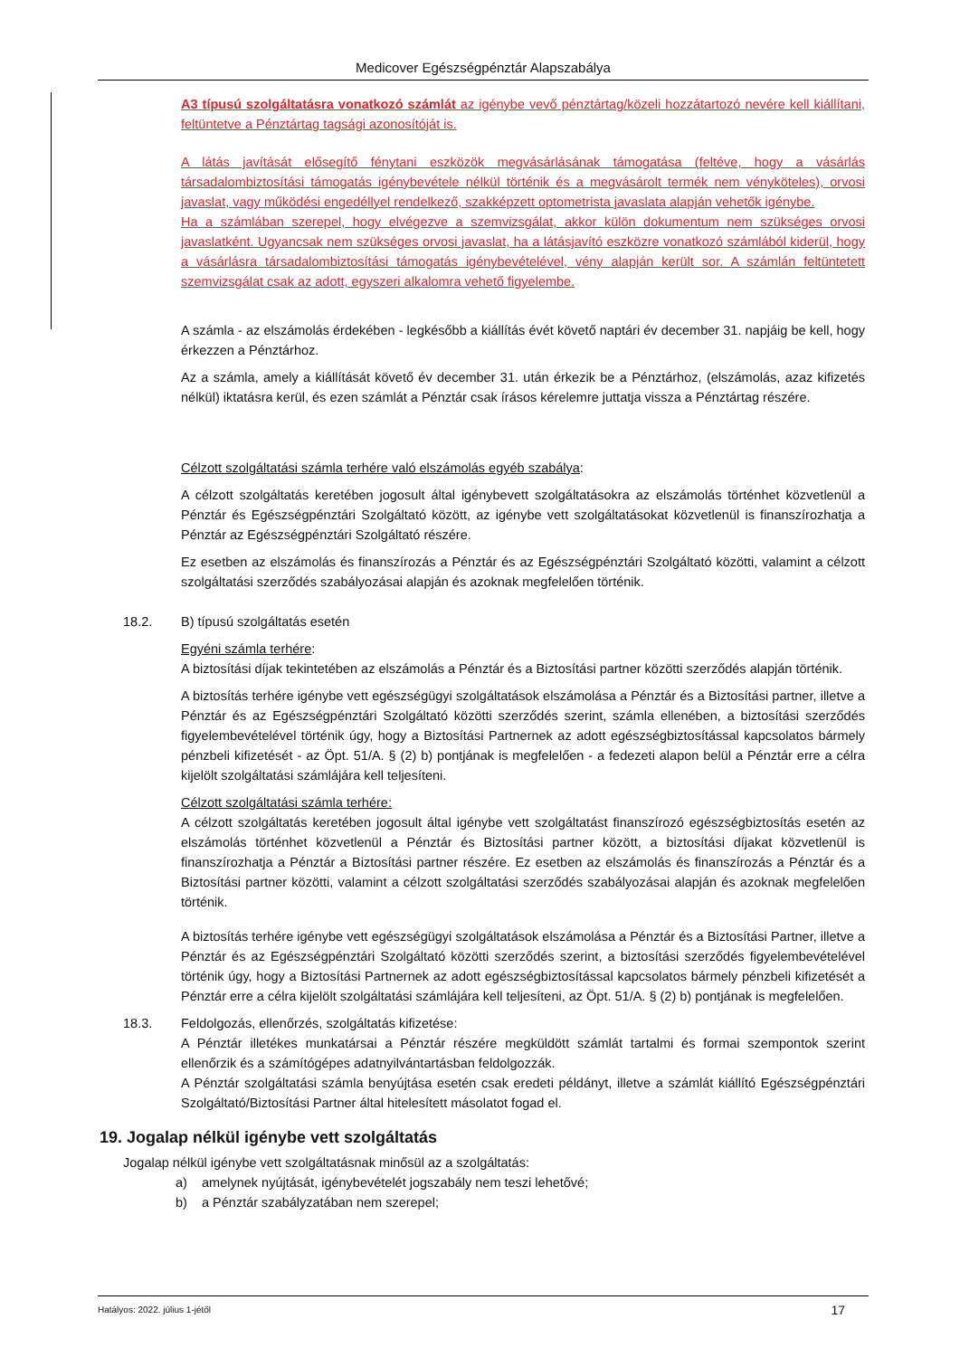Medicover Egészségpénztár Alapszabálya
A3 típusú szolgáltatásra vonatkozó számlát az igénybe vevő pénztártag/közeli hozzátartozó nevére kell kiállítani, feltüntetve a Pénztártag tagsági azonosítóját is.
A látás javítását elősegítő fénytani eszközök megvásárlásának támogatása (feltéve, hogy a vásárlás társadalombiztosítási támogatás igénybevétele nélkül történik és a megvásárolt termék nem vényköteles), orvosi javaslat, vagy működési engedéllyel rendelkező, szakképzett optometrista javaslata alapján vehetők igénybe.
Ha a számlában szerepel, hogy elvégezve a szemvizsgálat, akkor külön dokumentum nem szükséges orvosi javaslatként. Ugyancsak nem szükséges orvosi javaslat, ha a látásjavító eszközre vonatkozó számlából kiderül, hogy a vásárlásra társadalombiztosítási támogatás igénybevételével, vény alapján került sor. A számlán feltüntetett szemvizsgálat csak az adott, egyszeri alkalomra vehető figyelembe.
A számla - az elszámolás érdekében - legkésőbb a kiállítás évét követő naptári év december 31. napjáig be kell, hogy érkezzen a Pénztárhoz.
Az a számla, amely a kiállítását követő év december 31. után érkezik be a Pénztárhoz, (elszámolás, azaz kifizetés nélkül) iktatásra kerül, és ezen számlát a Pénztár csak írásos kérelemre juttatja vissza a Pénztártag részére.
Célzott szolgáltatási számla terhére való elszámolás egyéb szabálya:
A célzott szolgáltatás keretében jogosult által igénybevett szolgáltatásokra az elszámolás történhet közvetlenül a Pénztár és Egészségpénztári Szolgáltató között, az igénybe vett szolgáltatásokat közvetlenül is finanszírozhatja a Pénztár az Egészségpénztári Szolgáltató részére.
Ez esetben az elszámolás és finanszírozás a Pénztár és az Egészségpénztári Szolgáltató közötti, valamint a célzott szolgáltatási szerződés szabályozásai alapján és azoknak megfelelően történik.
18.2. B) típusú szolgáltatás esetén
Egyéni számla terhére:
A biztosítási díjak tekintetében az elszámolás a Pénztár és a Biztosítási partner közötti szerződés alapján történik.
A biztosítás terhére igénybe vett egészségügyi szolgáltatások elszámolása a Pénztár és a Biztosítási partner, illetve a Pénztár és az Egészségpénztári Szolgáltató közötti szerződés szerint, számla ellenében, a biztosítási szerződés figyelembevételével történik úgy, hogy a Biztosítási Partnernek az adott egészségbiztosítással kapcsolatos bármely pénzbeli kifizetését - az Öpt. 51/A. § (2) b) pontjának is megfelelően - a fedezeti alapon belül a Pénztár erre a célra kijelölt szolgáltatási számlájára kell teljesíteni.
Célzott szolgáltatási számla terhére:
A célzott szolgáltatás keretében jogosult által igénybe vett szolgáltatást finanszírozó egészségbiztosítás esetén az elszámolás történhet közvetlenül a Pénztár és Biztosítási partner között, a biztosítási díjakat közvetlenül is finanszírozhatja a Pénztár a Biztosítási partner részére. Ez esetben az elszámolás és finanszírozás a Pénztár és a Biztosítási partner közötti, valamint a célzott szolgáltatási szerződés szabályozásai alapján és azoknak megfelelően történik.
A biztosítás terhére igénybe vett egészségügyi szolgáltatások elszámolása a Pénztár és a Biztosítási Partner, illetve a Pénztár és az Egészségpénztári Szolgáltató közötti szerződés szerint, a biztosítási szerződés figyelembevételével történik úgy, hogy a Biztosítási Partnernek az adott egészségbiztosítással kapcsolatos bármely pénzbeli kifizetését a Pénztár erre a célra kijelölt szolgáltatási számlájára kell teljesíteni, az Öpt. 51/A. § (2) b) pontjának is megfelelően.
18.3. Feldolgozás, ellenőrzés, szolgáltatás kifizetése:
A Pénztár illetékes munkatársai a Pénztár részére megküldött számlát tartalmi és formai szempontok szerint ellenőrzik és a számítógépes adatnyilvántartásban feldolgozzák.
A Pénztár szolgáltatási számla benyújtása esetén csak eredeti példányt, illetve a számlát kiállító Egészségpénztári Szolgáltató/Biztosítási Partner által hitelesített másolatot fogad el.
19. Jogalap nélkül igénybe vett szolgáltatás
Jogalap nélkül igénybe vett szolgáltatásnak minősül az a szolgáltatás:
a) amelynek nyújtását, igénybevételét jogszabály nem teszi lehetővé;
b) a Pénztár szabályzatában nem szerepel;
Hatályos: 2022. július 1-jétől 17